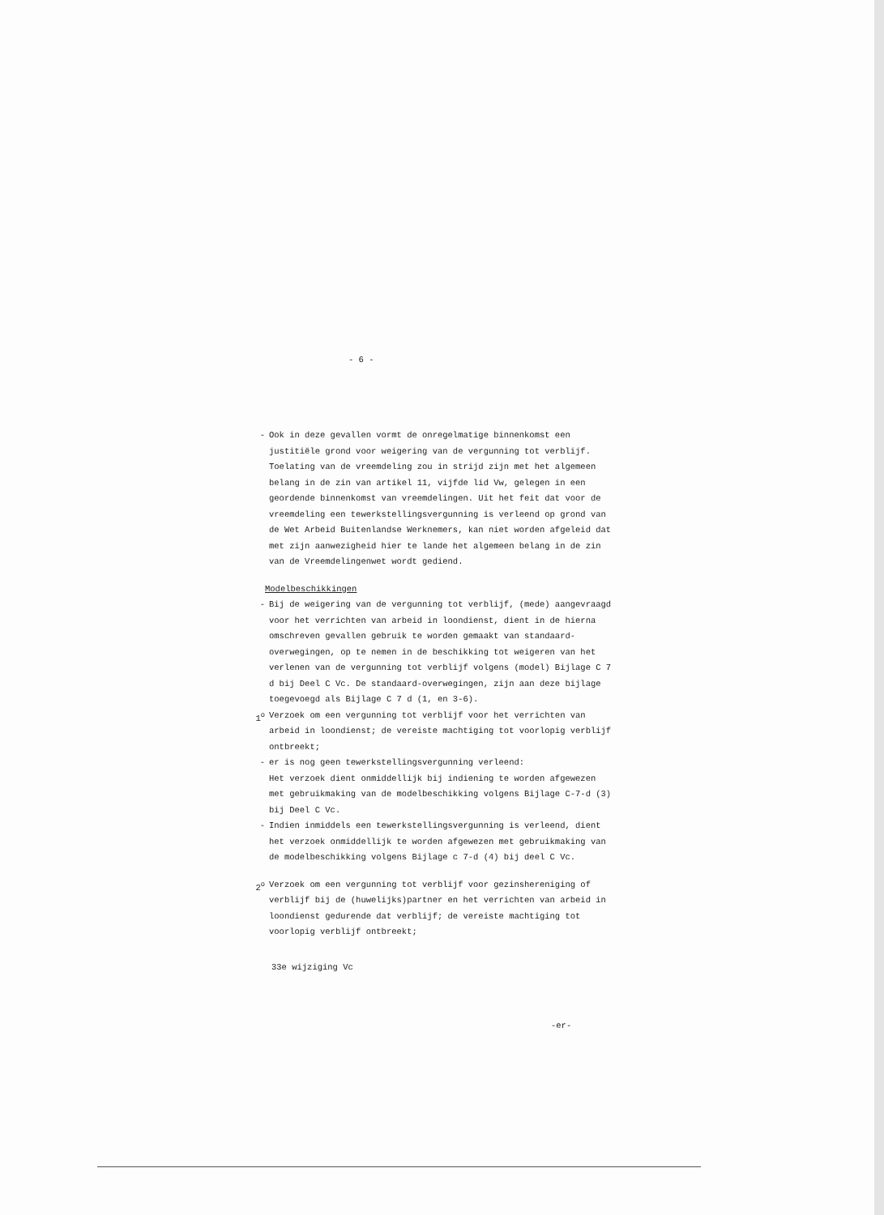- 6 -
- Ook in deze gevallen vormt de onregelmatige binnenkomst een justitiële grond voor weigering van de vergunning tot verblijf. Toelating van de vreemdeling zou in strijd zijn met het algemeen belang in de zin van artikel 11, vijfde lid Vw, gelegen in een geordende binnenkomst van vreemdelingen. Uit het feit dat voor de vreemdeling een tewerkstellingsvergunning is verleend op grond van de Wet Arbeid Buitenlandse Werknemers, kan niet worden afgeleid dat met zijn aanwezigheid hier te lande het algemeen belang in de zin van de Vreemdelingenwet wordt gediend.
Modelbeschikkingen
- Bij de weigering van de vergunning tot verblijf, (mede) aangevraagd voor het verrichten van arbeid in loondienst, dient in de hierna omschreven gevallen gebruik te worden gemaakt van standaard-overwegingen, op te nemen in de beschikking tot weigeren van het verlenen van de vergunning tot verblijf volgens (model) Bijlage C 7 d bij Deel C Vc. De standaard-overwegingen, zijn aan deze bijlage toegevoegd als Bijlage C 7 d (1, en 3-6).
1<sup>o</sup> Verzoek om een vergunning tot verblijf voor het verrichten van arbeid in loondienst; de vereiste machtiging tot voorlopig verblijf ontbreekt;
- er is nog geen tewerkstellingsvergunning verleend:
Het verzoek dient onmiddellijk bij indiening te worden afgewezen met gebruikmaking van de modelbeschikking volgens Bijlage C-7-d (3) bij Deel C Vc.
- Indien inmiddels een tewerkstellingsvergunning is verleend, dient het verzoek onmiddellijk te worden afgewezen met gebruikmaking van de modelbeschikking volgens Bijlage c 7-d (4) bij deel C Vc.
2<sup>o</sup> Verzoek om een vergunning tot verblijf voor gezinshereniging of verblijf bij de (huwelijks)partner en het verrichten van arbeid in loondienst gedurende dat verblijf; de vereiste machtiging tot voorlopig verblijf ontbreekt;
33e wijziging Vc
-er-